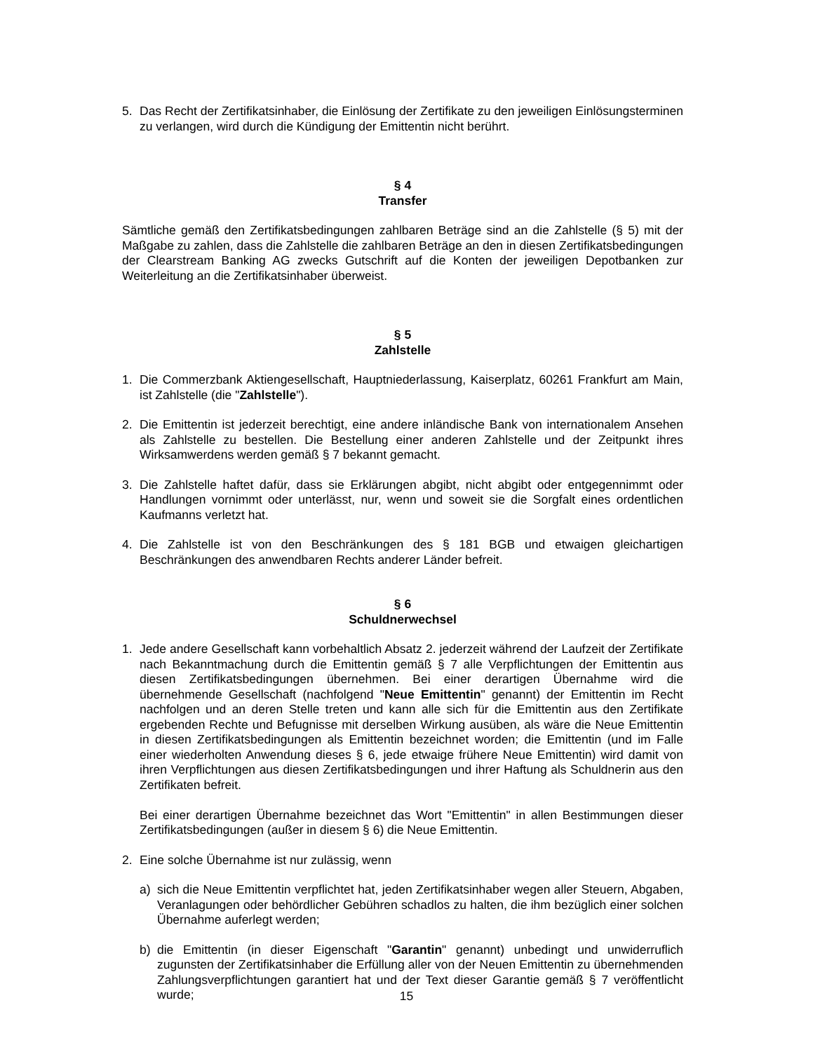5. Das Recht der Zertifikatsinhaber, die Einlösung der Zertifikate zu den jeweiligen Einlösungs­terminen zu verlangen, wird durch die Kündigung der Emittentin nicht berührt.
§ 4
Transfer
Sämtliche gemäß den Zertifikatsbedingungen zahlbaren Beträge sind an die Zahlstelle (§ 5) mit der Maßgabe zu zahlen, dass die Zahlstelle die zahlbaren Beträge an den in diesen Zertifikats­bedingungen der Clearstream Banking AG zwecks Gutschrift auf die Konten der jeweiligen Depotbanken zur Weiterleitung an die Zertifikatsinhaber überweist.
§ 5
Zahlstelle
1. Die Commerzbank Aktiengesellschaft, Hauptniederlassung, Kaiserplatz, 60261 Frankfurt am Main, ist Zahlstelle (die "Zahlstelle").
2. Die Emittentin ist jederzeit berechtigt, eine andere inländische Bank von internationalem Ansehen als Zahlstelle zu bestellen. Die Bestellung einer anderen Zahlstelle und der Zeitpunkt ihres Wirksamwerdens werden gemäß § 7 bekannt gemacht.
3. Die Zahlstelle haftet dafür, dass sie Erklärungen abgibt, nicht abgibt oder entgegennimmt oder Handlungen vornimmt oder unterlässt, nur, wenn und soweit sie die Sorgfalt eines ordentlichen Kaufmanns verletzt hat.
4. Die Zahlstelle ist von den Beschränkungen des § 181 BGB und etwaigen gleichartigen Beschränkungen des anwendbaren Rechts anderer Länder befreit.
§ 6
Schuldnerwechsel
1. Jede andere Gesellschaft kann vorbehaltlich Absatz 2. jederzeit während der Laufzeit der Zertifikate nach Bekanntmachung durch die Emittentin gemäß § 7 alle Verpflichtungen der Emittentin aus diesen Zertifikatsbedingungen übernehmen. Bei einer derartigen Übernahme wird die übernehmende Gesellschaft (nachfolgend "Neue Emittentin" genannt) der Emittentin im Recht nachfolgen und an deren Stelle treten und kann alle sich für die Emittentin aus den Zertifikate ergebenden Rechte und Befugnisse mit derselben Wirkung ausüben, als wäre die Neue Emittentin in diesen Zertifikatsbedingungen als Emittentin bezeichnet worden; die Emittentin (und im Falle einer wiederholten Anwendung dieses § 6, jede etwaige frühere Neue Emittentin) wird damit von ihren Verpflichtungen aus diesen Zertifikatsbedingungen und ihrer Haftung als Schuldnerin aus den Zertifikaten befreit.
Bei einer derartigen Übernahme bezeichnet das Wort "Emittentin" in allen Bestimmungen dieser Zertifikatsbedingungen (außer in diesem § 6) die Neue Emittentin.
2. Eine solche Übernahme ist nur zulässig, wenn
a) sich die Neue Emittentin verpflichtet hat, jeden Zertifikatsinhaber wegen aller Steuern, Abgaben, Veranlagungen oder behördlicher Gebühren schadlos zu halten, die ihm bezüglich einer solchen Übernahme auferlegt werden;
b) die Emittentin (in dieser Eigenschaft "Garantin" genannt) unbedingt und unwiderruflich zugunsten der Zertifikatsinhaber die Erfüllung aller von der Neuen Emittentin zu übernehmenden Zahlungsverpflichtungen garantiert hat und der Text dieser Garantie gemäß § 7 veröffentlicht wurde;
15